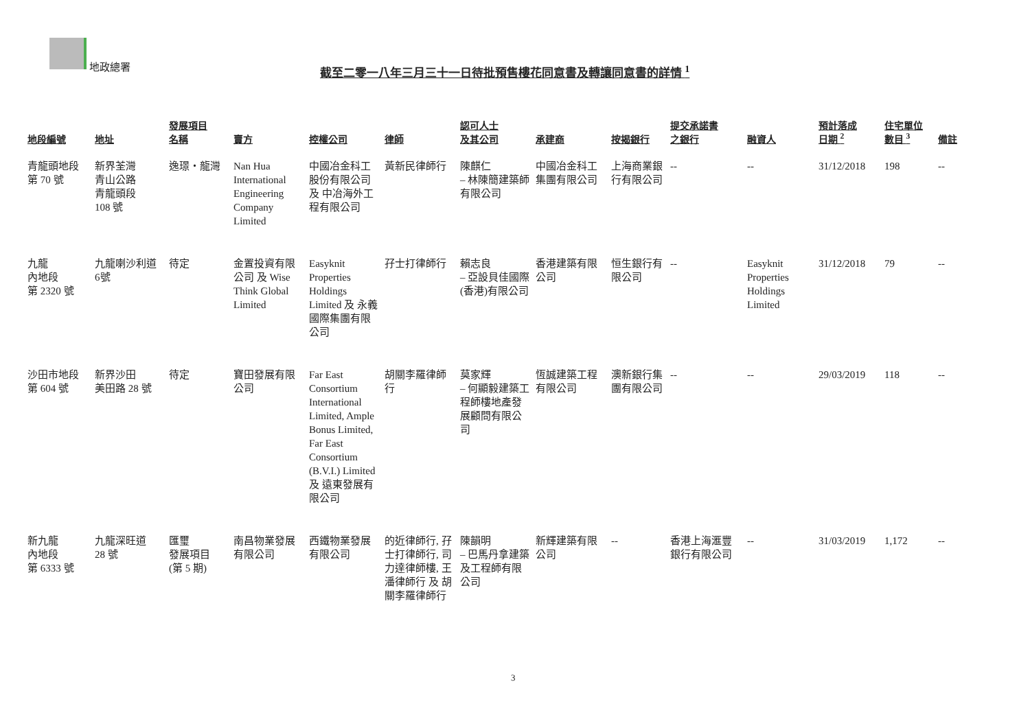地政總署
截至二零一八年三月三十一日待批預售樓花同意書及轉讓同意書的詳情 <sup>1</sup>
| 地段編號 | 地址 | 發展項目 名稱 | 賣方 | 控權公司 | 律師 | 認可人士 及其公司 | 承建商 | 按揭銀行 | 提交承諾書 之銀行 | 融資人 | 預計落成 日期 <sup>2</sup> | 住宅單位 數目 <sup>3</sup> | 備註 |
| --- | --- | --- | --- | --- | --- | --- | --- | --- | --- | --- | --- | --- | --- |
| 青龍頭地段 第 70 號 | 新界荃灣 青山公路 青龍頭段 108 號 | 逸璟‧龍灣 | Nan Hua International Engineering Company Limited | 中國冶金科工股份有限公司 及 中冶海外工程有限公司 | 黃新民律師行 | 陳麒仁 – 林陳簡建築師有限公司 | 中國冶金科工集團有限公司 | 上海商業銀行有限公司 | -- | -- | 31/12/2018 | 198 | -- |
| 九龍 內地段 第 2320 號 | 九龍喇沙利道 6號 | 待定 | 金置投資有限公司 及 Wise Think Global Limited | Easyknit Properties Holdings Limited 及 永義國際集團有限公司 | 孖士打律師行 | 賴志良 – 亞設貝佳國際(香港)有限公司 | 香港建築有限公司 | 恒生銀行有限公司 | -- | Easyknit Properties Holdings Limited | 31/12/2018 | 79 | -- |
| 沙田市地段 第 604 號 | 新界沙田 美田路 28 號 | 待定 | 寶田發展有限公司 | Far East Consortium International Limited, Ample Bonus Limited, Far East Consortium (B.V.I.) Limited 及 遠東發展有限公司 | 胡關李羅律師行 | 莫家輝 – 何顯毅建築工程師樓地產發展顧問有限公司 | 恆誠建築工程有限公司 | 澳新銀行集團有限公司 | -- | -- | 29/03/2019 | 118 | -- |
| 新九龍 內地段 第 6333 號 | 九龍深旺道 28 號 | 匯璽 發展項目 (第 5 期) | 南昌物業發展有限公司 | 西鐵物業發展有限公司 | 的近律師行, 孖士打律師行, 司力達律師樓, 王潘律師行 及 胡關李羅律師行 | 陳韻明 – 巴馬丹拿建築及工程師有限公司 | 新輝建築有限公司 | -- | 香港上海滙豐銀行有限公司 | -- | 31/03/2019 | 1,172 | -- |
3